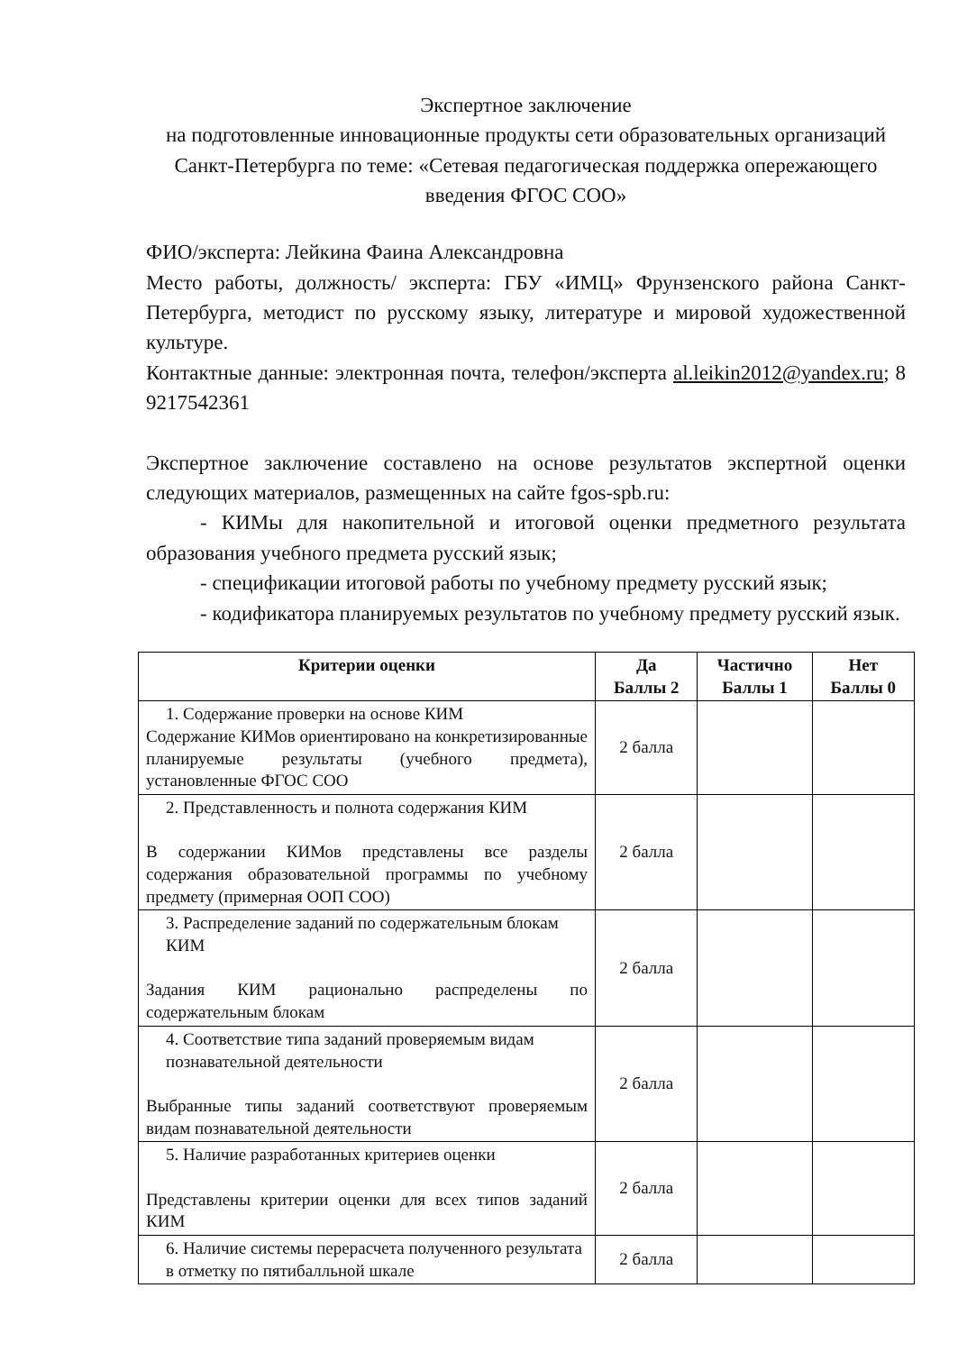Экспертное заключение
на подготовленные инновационные продукты сети образовательных организаций Санкт-Петербурга по теме: «Сетевая педагогическая поддержка опережающего введения ФГОС СОО»
ФИО/эксперта: Лейкина Фаина Александровна
Место работы, должность/ эксперта: ГБУ «ИМЦ» Фрунзенского района Санкт-Петербурга, методист по русскому языку, литературе и мировой художественной культуре.
Контактные данные: электронная почта, телефон/эксперта al.leikin2012@yandex.ru; 8 9217542361
Экспертное заключение составлено на основе результатов экспертной оценки следующих материалов, размещенных на сайте fgos-spb.ru:
- КИМы для накопительной и итоговой оценки предметного результата образования учебного предмета русский язык;
- спецификации итоговой работы по учебному предмету русский язык;
- кодификатора планируемых результатов по учебному предмету русский язык.
| Критерии оценки | Да Баллы 2 | Частично Баллы 1 | Нет Баллы 0 |
| --- | --- | --- | --- |
| 1. Содержание проверки на основе КИМ Содержание КИМов ориентировано на конкретизированные планируемые результаты (учебного предмета), установленные ФГОС СОО | 2 балла | | |
| 2. Представленность и полнота содержания КИМ В содержании КИМов представлены все разделы содержания образовательной программы по учебному предмету (примерная ООП СОО) | 2 балла | | |
| 3. Распределение заданий по содержательным блокам КИМ Задания КИМ рационально распределены по содержательным блокам | 2 балла | | |
| 4. Соответствие типа заданий проверяемым видам познавательной деятельности Выбранные типы заданий соответствуют проверяемым видам познавательной деятельности | 2 балла | | |
| 5. Наличие разработанных критериев оценки Представлены критерии оценки для всех типов заданий КИМ | 2 балла | | |
| 6. Наличие системы перерасчета полученного результата в отметку по пятибалльной шкале | 2 балла | | |